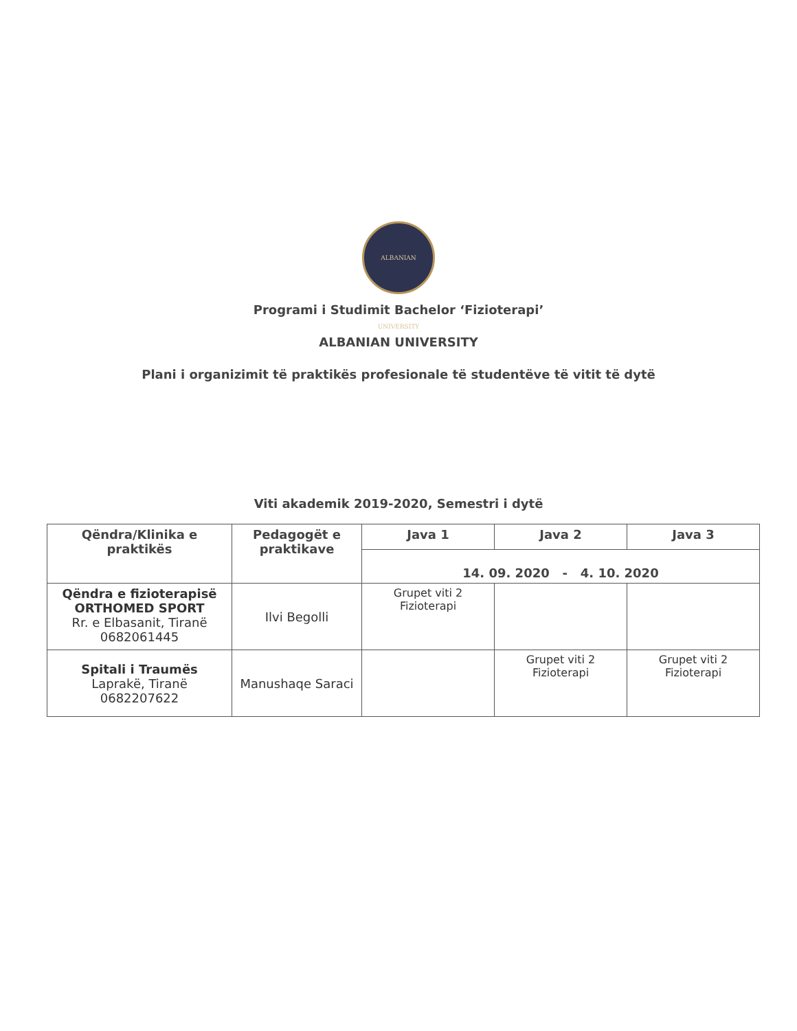ALBANIAN UNIVERSITY
Programi i Studimit Bachelor ‘Fizioterapi’
ALBANIAN UNIVERSITY
Plani i organizimit të praktikës profesionale të studentëve të vitit të dytë
Viti akademik 2019-2020, Semestri i dytë
| Qëndra/Klinika e praktikës | Pedagogët e praktikave | Java 1 | Java 2 | Java 3 |
| --- | --- | --- | --- | --- |
| | | 14. 09. 2020 - 4. 10. 2020 | | |
| Qëndra e fizioterapisë ORTHOMED SPORT Rr. e Elbasanit, Tiranë 0682061445 | Ilvi Begolli | Grupet viti 2 Fizioterapi | | |
| Spitali i Traumës Laprakë, Tiranë 0682207622 | Manushaqe Saraci | | Grupet viti 2 Fizioterapi | Grupet viti 2 Fizioterapi |